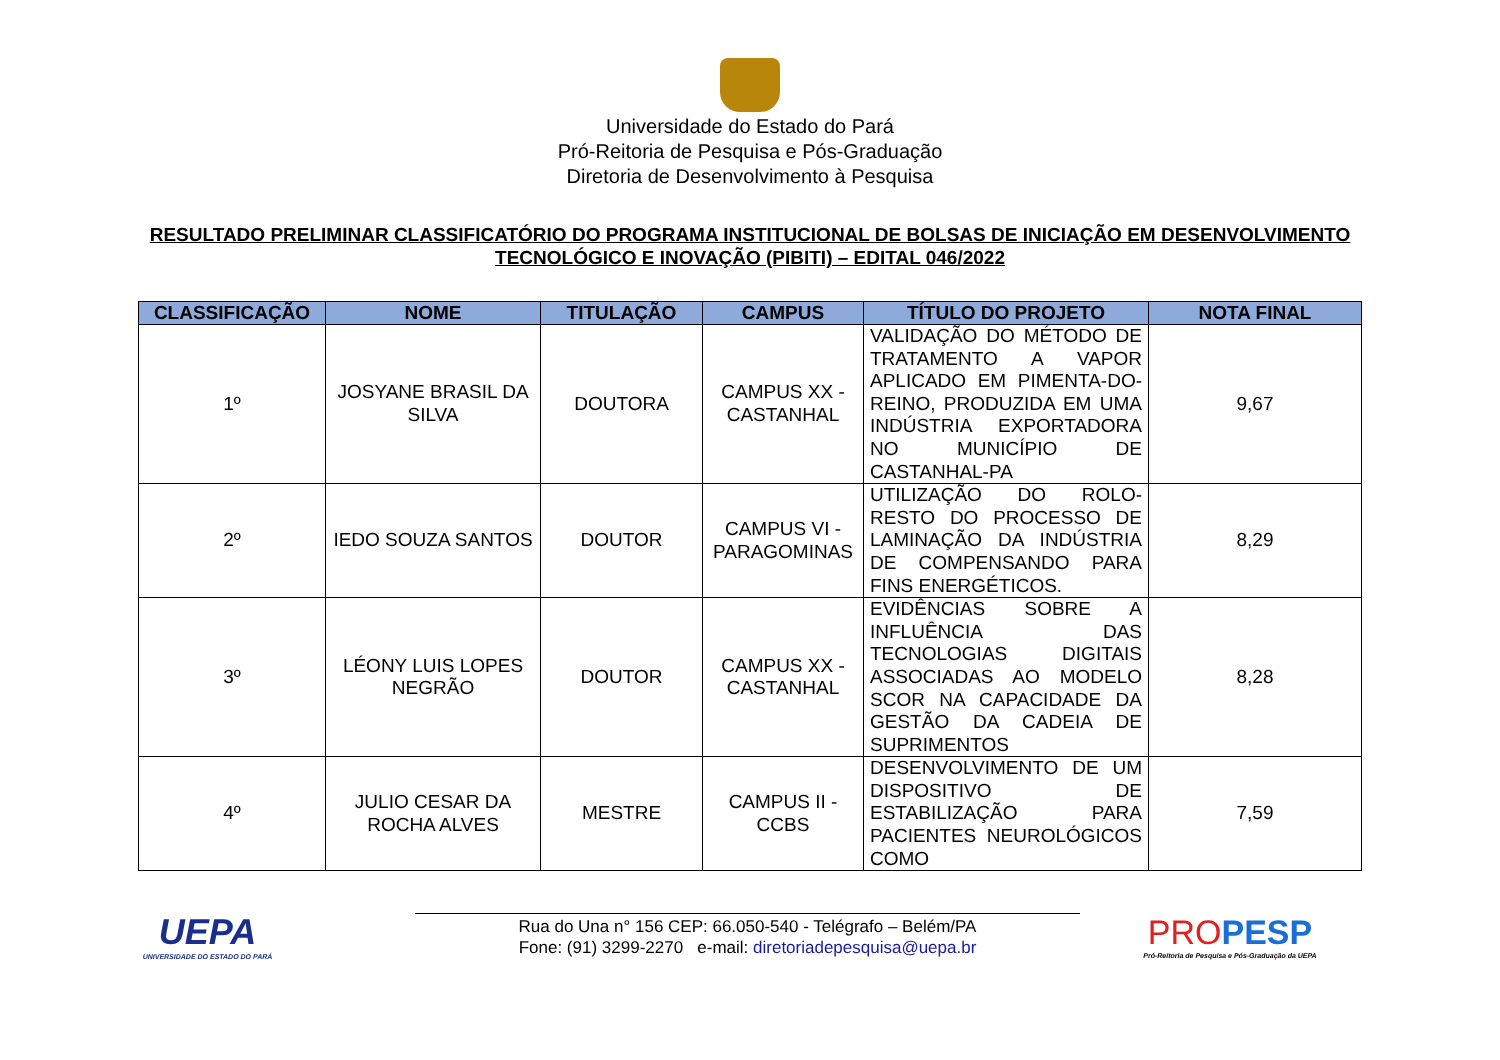Universidade do Estado do Pará
Pró-Reitoria de Pesquisa e Pós-Graduação
Diretoria de Desenvolvimento à Pesquisa
RESULTADO PRELIMINAR CLASSIFICATÓRIO DO PROGRAMA INSTITUCIONAL DE BOLSAS DE INICIAÇÃO EM DESENVOLVIMENTO
TECNOLÓGICO E INOVAÇÃO (PIBITI) – EDITAL 046/2022
| CLASSIFICAÇÃO | NOME | TITULAÇÃO | CAMPUS | TÍTULO DO PROJETO | NOTA FINAL |
| --- | --- | --- | --- | --- | --- |
| 1º | JOSYANE BRASIL DA SILVA | DOUTORA | CAMPUS XX - CASTANHAL | VALIDAÇÃO DO MÉTODO DE TRATAMENTO A VAPOR APLICADO EM PIMENTA-DO-REINO, PRODUZIDA EM UMA INDÚSTRIA EXPORTADORA NO MUNICÍPIO DE CASTANHAL-PA | 9,67 |
| 2º | IEDO SOUZA SANTOS | DOUTOR | CAMPUS VI - PARAGOMINAS | UTILIZAÇÃO DO ROLO-RESTO DO PROCESSO DE LAMINAÇÃO DA INDÚSTRIA DE COMPENSANDO PARA FINS ENERGÉTICOS. | 8,29 |
| 3º | LÉONY LUIS LOPES NEGRÃO | DOUTOR | CAMPUS XX - CASTANHAL | EVIDÊNCIAS SOBRE A INFLUÊNCIA DAS TECNOLOGIAS DIGITAIS ASSOCIADAS AO MODELO SCOR NA CAPACIDADE DA GESTÃO DA CADEIA DE SUPRIMENTOS | 8,28 |
| 4º | JULIO CESAR DA ROCHA ALVES | MESTRE | CAMPUS II - CCBS | DESENVOLVIMENTO DE UM DISPOSITIVO DE ESTABILIZAÇÃO PARA PACIENTES NEUROLÓGICOS COMO | 7,59 |
UEPA
UNIVERSIDADE DO ESTADO DO PARÁ
Rua do Una n° 156 CEP: 66.050-540 - Telégrafo – Belém/PA
Fone: (91) 3299-2270 e-mail: diretoriadepesquisa@uepa.br
PROPESP
Pró-Reitoria de Pesquisa e Pós-Graduação da UEPA